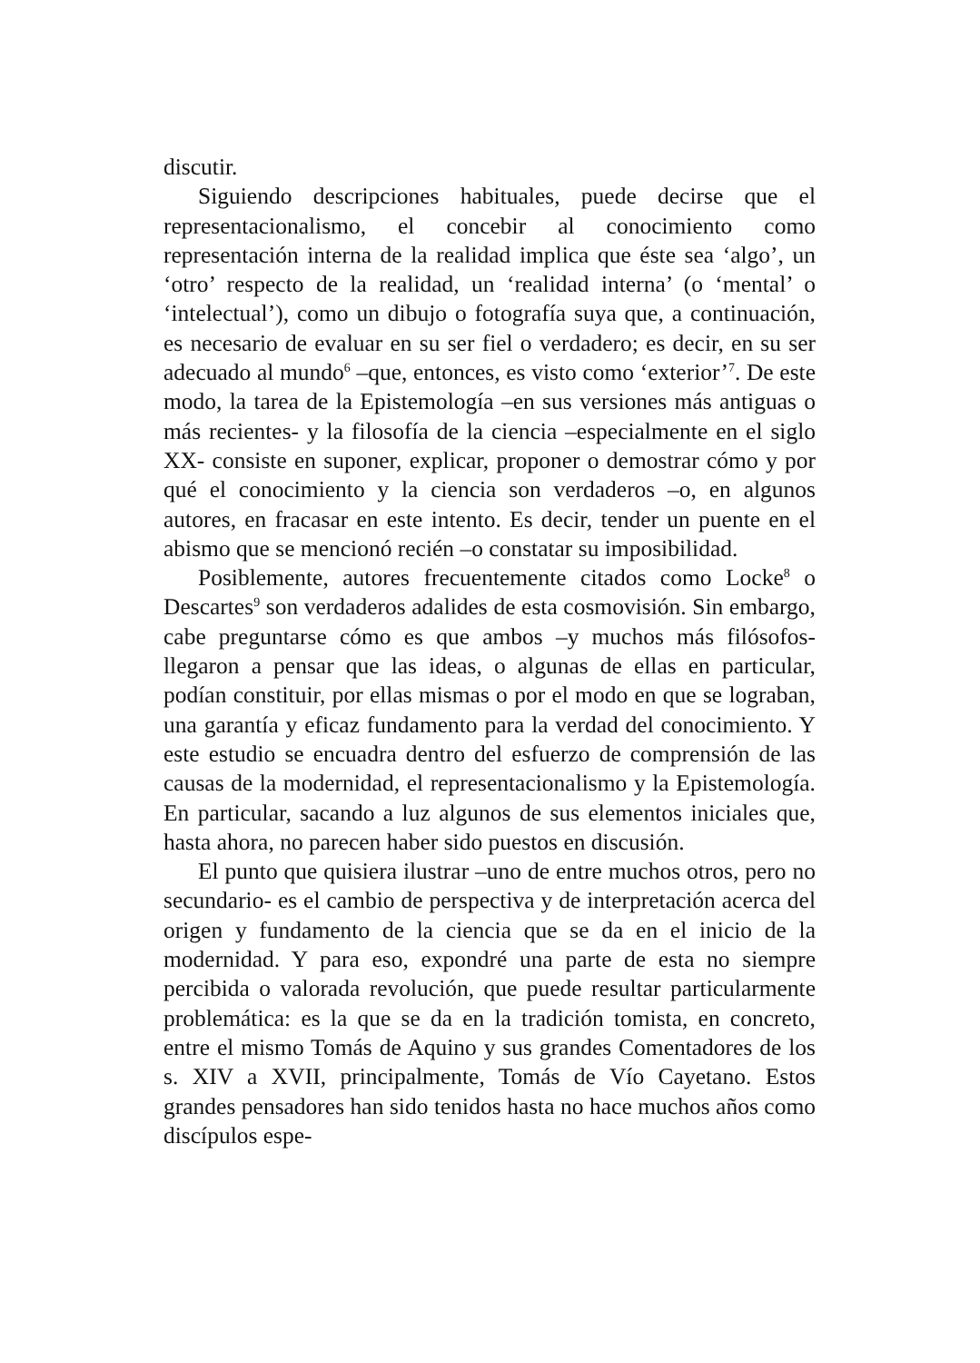discutir.
Siguiendo descripciones habituales, puede decirse que el representacionalismo, el concebir al conocimiento como representación interna de la realidad implica que éste sea ‘algo’, un ‘otro’ respecto de la realidad, un ‘realidad interna’ (o ‘mental’ o ‘intelectual’), como un dibujo o fotografía suya que, a continuación, es necesario de evaluar en su ser fiel o verdadero; es decir, en su ser adecuado al mundo<sup>6</sup> –que, entonces, es visto como ‘exterior’<sup>7</sup>. De este modo, la tarea de la Epistemología –en sus versiones más antiguas o más recientes- y la filosofía de la ciencia –especialmente en el siglo XX- consiste en suponer, explicar, proponer o demostrar cómo y por qué el conocimiento y la ciencia son verdaderos –o, en algunos autores, en fracasar en este intento. Es decir, tender un puente en el abismo que se mencionó recién –o constatar su imposibilidad.
Posiblemente, autores frecuentemente citados como Locke<sup>8</sup> o Descartes<sup>9</sup> son verdaderos adalides de esta cosmovisión. Sin embargo, cabe preguntarse cómo es que ambos –y muchos más filósofos- llegaron a pensar que las ideas, o algunas de ellas en particular, podían constituir, por ellas mismas o por el modo en que se lograban, una garantía y eficaz fundamento para la verdad del conocimiento. Y este estudio se encuadra dentro del esfuerzo de comprensión de las causas de la modernidad, el representacionalismo y la Epistemología. En particular, sacando a luz algunos de sus elementos iniciales que, hasta ahora, no parecen haber sido puestos en discusión.
El punto que quisiera ilustrar –uno de entre muchos otros, pero no secundario- es el cambio de perspectiva y de interpretación acerca del origen y fundamento de la ciencia que se da en el inicio de la modernidad. Y para eso, expondré una parte de esta no siempre percibida o valorada revolución, que puede resultar particularmente problemática: es la que se da en la tradición tomista, en concreto, entre el mismo Tomás de Aquino y sus grandes Comentadores de los s. XIV a XVII, principalmente, Tomás de Vío Cayetano. Estos grandes pensadores han sido tenidos hasta no hace muchos años como discípulos espe-